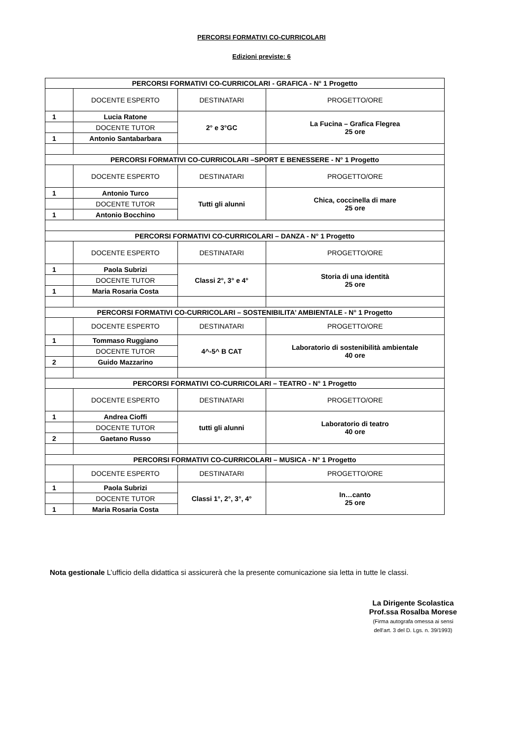PERCORSI FORMATIVI CO-CURRICOLARI
Edizioni previste: 6
| PERCORSI FORMATIVI CO-CURRICOLARI - GRAFICA - N° 1 Progetto | | | |
| | DOCENTE ESPERTO | DESTINATARI | PROGETTO/ORE |
| 1 | Lucia Ratone | 2° e 3°GC | La Fucina – Grafica Flegrea 25 ore |
| | DOCENTE TUTOR | | |
| 1 | Antonio Santabarbara | | |
| PERCORSI FORMATIVI CO-CURRICOLARI –SPORT E BENESSERE - N° 1 Progetto | | | |
| | DOCENTE ESPERTO | DESTINATARI | PROGETTO/ORE |
| 1 | Antonio Turco | Tutti gli alunni | Chica, coccinella di mare 25 ore |
| | DOCENTE TUTOR | | |
| 1 | Antonio Bocchino | | |
| PERCORSI FORMATIVI CO-CURRICOLARI – DANZA - N° 1 Progetto | | | |
| | DOCENTE ESPERTO | DESTINATARI | PROGETTO/ORE |
| 1 | Paola Subrizi | Classi 2°, 3° e 4° | Storia di una identità 25 ore |
| | DOCENTE TUTOR | | |
| 1 | Maria Rosaria Costa | | |
| PERCORSI FORMATIVI CO-CURRICOLARI – SOSTENIBILITA’ AMBIENTALE - N° 1 Progetto | | | |
| | DOCENTE ESPERTO | DESTINATARI | PROGETTO/ORE |
| 1 | Tommaso Ruggiano | 4^-5^ B CAT | Laboratorio di sostenibilità ambientale 40 ore |
| | DOCENTE TUTOR | | |
| 2 | Guido Mazzarino | | |
| PERCORSI FORMATIVI CO-CURRICOLARI – TEATRO - N° 1 Progetto | | | |
| | DOCENTE ESPERTO | DESTINATARI | PROGETTO/ORE |
| 1 | Andrea Cioffi | tutti gli alunni | Laboratorio di teatro 40 ore |
| | DOCENTE TUTOR | | |
| 2 | Gaetano Russo | | |
| PERCORSI FORMATIVI CO-CURRICOLARI – MUSICA - N° 1 Progetto | | | |
| | DOCENTE ESPERTO | DESTINATARI | PROGETTO/ORE |
| 1 | Paola Subrizi | Classi 1°, 2°, 3°, 4° | In…canto 25 ore |
| | DOCENTE TUTOR | | |
| 1 | Maria Rosaria Costa | | |
Nota gestionale L’ufficio della didattica si assicurerà che la presente comunicazione sia letta in tutte le classi.
La Dirigente Scolastica
Prof.ssa Rosalba Morese
(Firma autografa omessa ai sensi
dell’art. 3 del D. Lgs. n. 39/1993)